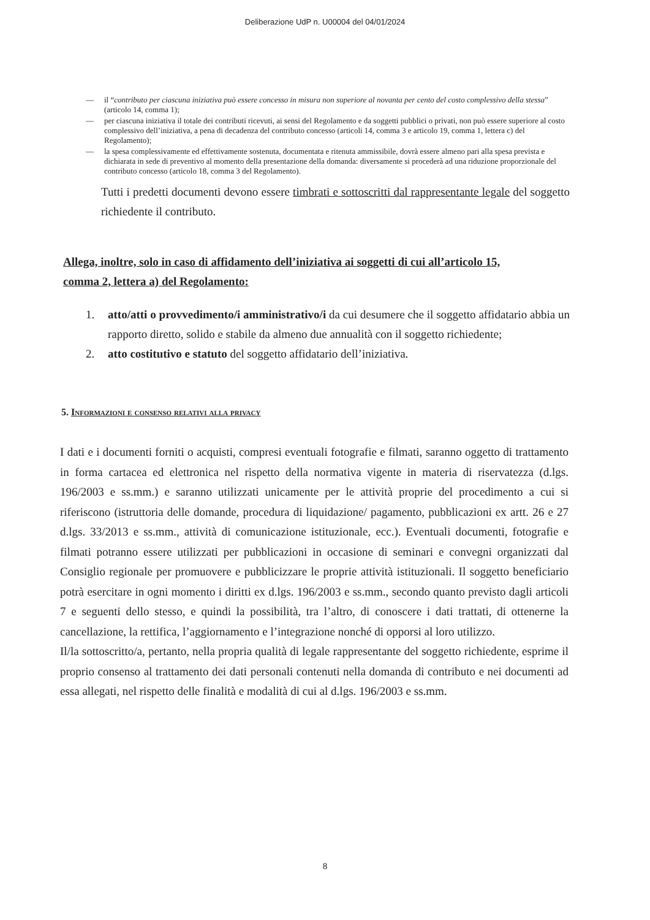Deliberazione UdP n. U00004 del 04/01/2024
— il “contributo per ciascuna iniziativa può essere concesso in misura non superiore al novanta per cento del costo complessivo della stessa” (articolo 14, comma 1);
— per ciascuna iniziativa il totale dei contributi ricevuti, ai sensi del Regolamento e da soggetti pubblici o privati, non può essere superiore al costo complessivo dell’iniziativa, a pena di decadenza del contributo concesso (articoli 14, comma 3 e articolo 19, comma 1, lettera c) del Regolamento);
— la spesa complessivamente ed effettivamente sostenuta, documentata e ritenuta ammissibile, dovrà essere almeno pari alla spesa prevista e dichiarata in sede di preventivo al momento della presentazione della domanda: diversamente si procederà ad una riduzione proporzionale del contributo concesso (articolo 18, comma 3 del Regolamento).
Tutti i predetti documenti devono essere timbrati e sottoscritti dal rappresentante legale del soggetto richiedente il contributo.
Allega, inoltre, solo in caso di affidamento dell’iniziativa ai soggetti di cui all’articolo 15, comma 2, lettera a) del Regolamento:
1. atto/atti o provvedimento/i amministrativo/i da cui desumere che il soggetto affidatario abbia un rapporto diretto, solido e stabile da almeno due annualità con il soggetto richiedente;
2. atto costitutivo e statuto del soggetto affidatario dell’iniziativa.
5. Informazioni e consenso relativi alla privacy
I dati e i documenti forniti o acquisti, compresi eventuali fotografie e filmati, saranno oggetto di trattamento in forma cartacea ed elettronica nel rispetto della normativa vigente in materia di riservatezza (d.lgs. 196/2003 e ss.mm.) e saranno utilizzati unicamente per le attività proprie del procedimento a cui si riferiscono (istruttoria delle domande, procedura di liquidazione/ pagamento, pubblicazioni ex artt. 26 e 27 d.lgs. 33/2013 e ss.mm., attività di comunicazione istituzionale, ecc.). Eventuali documenti, fotografie e filmati potranno essere utilizzati per pubblicazioni in occasione di seminari e convegni organizzati dal Consiglio regionale per promuovere e pubblicizzare le proprie attività istituzionali. Il soggetto beneficiario potrà esercitare in ogni momento i diritti ex d.lgs. 196/2003 e ss.mm., secondo quanto previsto dagli articoli 7 e seguenti dello stesso, e quindi la possibilità, tra l’altro, di conoscere i dati trattati, di ottenerne la cancellazione, la rettifica, l’aggiornamento e l’integrazione nonché di opporsi al loro utilizzo.
Il/la sottoscritto/a, pertanto, nella propria qualità di legale rappresentante del soggetto richiedente, esprime il proprio consenso al trattamento dei dati personali contenuti nella domanda di contributo e nei documenti ad essa allegati, nel rispetto delle finalità e modalità di cui al d.lgs. 196/2003 e ss.mm.
8